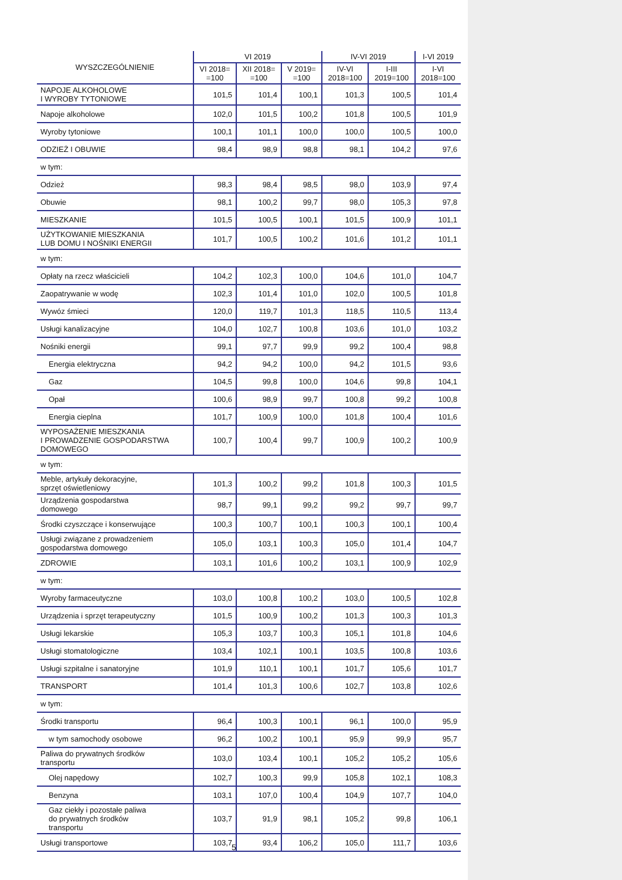| WYSZCZEGÓLNIENIE | VI 2019 | | | IV-VI 2019 | | I-VI 2019 |
| --- | --- | --- | --- | --- | --- | --- |
| | VI 2018= =100 | XII 2018= =100 | V 2019= =100 | IV-VI 2018=100 | I-III 2019=100 | I-VI 2018=100 |
| NAPOJE ALKOHOLOWE I WYROBY TYTONIOWE | 101,5 | 101,4 | 100,1 | 101,3 | 100,5 | 101,4 |
| Napoje alkoholowe | 102,0 | 101,5 | 100,2 | 101,8 | 100,5 | 101,9 |
| Wyroby tytoniowe | 100,1 | 101,1 | 100,0 | 100,0 | 100,5 | 100,0 |
| ODZIEŻ I OBUWIE | 98,4 | 98,9 | 98,8 | 98,1 | 104,2 | 97,6 |
| w tym: | | | | | | |
| Odzież | 98,3 | 98,4 | 98,5 | 98,0 | 103,9 | 97,4 |
| Obuwie | 98,1 | 100,2 | 99,7 | 98,0 | 105,3 | 97,8 |
| MIESZKANIE | 101,5 | 100,5 | 100,1 | 101,5 | 100,9 | 101,1 |
| UŻYTKOWANIE MIESZKANIA LUB DOMU I NOŚNIKI ENERGII | 101,7 | 100,5 | 100,2 | 101,6 | 101,2 | 101,1 |
| w tym: | | | | | | |
| Opłaty na rzecz właścicieli | 104,2 | 102,3 | 100,0 | 104,6 | 101,0 | 104,7 |
| Zaopatrywanie w wodę | 102,3 | 101,4 | 101,0 | 102,0 | 100,5 | 101,8 |
| Wywóz śmieci | 120,0 | 119,7 | 101,3 | 118,5 | 110,5 | 113,4 |
| Usługi kanalizacyjne | 104,0 | 102,7 | 100,8 | 103,6 | 101,0 | 103,2 |
| Nośniki energii | 99,1 | 97,7 | 99,9 | 99,2 | 100,4 | 98,8 |
| Energia elektryczna | 94,2 | 94,2 | 100,0 | 94,2 | 101,5 | 93,6 |
| Gaz | 104,5 | 99,8 | 100,0 | 104,6 | 99,8 | 104,1 |
| Opał | 100,6 | 98,9 | 99,7 | 100,8 | 99,2 | 100,8 |
| Energia cieplna | 101,7 | 100,9 | 100,0 | 101,8 | 100,4 | 101,6 |
| WYPOSAŻENIE MIESZKANIA I PROWADZENIE GOSPODARSTWA DOMOWEGO | 100,7 | 100,4 | 99,7 | 100,9 | 100,2 | 100,9 |
| w tym: | | | | | | |
| Meble, artykuły dekoracyjne, sprzęt oświetleniowy | 101,3 | 100,2 | 99,2 | 101,8 | 100,3 | 101,5 |
| Urządzenia gospodarstwa domowego | 98,7 | 99,1 | 99,2 | 99,2 | 99,7 | 99,7 |
| Środki czyszczące i konserwujące | 100,3 | 100,7 | 100,1 | 100,3 | 100,1 | 100,4 |
| Usługi związane z prowadzeniem gospodarstwa domowego | 105,0 | 103,1 | 100,3 | 105,0 | 101,4 | 104,7 |
| ZDROWIE | 103,1 | 101,6 | 100,2 | 103,1 | 100,9 | 102,9 |
| w tym: | | | | | | |
| Wyroby farmaceutyczne | 103,0 | 100,8 | 100,2 | 103,0 | 100,5 | 102,8 |
| Urządzenia i sprzęt terapeutyczny | 101,5 | 100,9 | 100,2 | 101,3 | 100,3 | 101,3 |
| Usługi lekarskie | 105,3 | 103,7 | 100,3 | 105,1 | 101,8 | 104,6 |
| Usługi stomatologiczne | 103,4 | 102,1 | 100,1 | 103,5 | 100,8 | 103,6 |
| Usługi szpitalne i sanatoryjne | 101,9 | 110,1 | 100,1 | 101,7 | 105,6 | 101,7 |
| TRANSPORT | 101,4 | 101,3 | 100,6 | 102,7 | 103,8 | 102,6 |
| w tym: | | | | | | |
| Środki transportu | 96,4 | 100,3 | 100,1 | 96,1 | 100,0 | 95,9 |
| w tym samochody osobowe | 96,2 | 100,2 | 100,1 | 95,9 | 99,9 | 95,7 |
| Paliwa do prywatnych środków transportu | 103,0 | 103,4 | 100,1 | 105,2 | 105,2 | 105,6 |
| Olej napędowy | 102,7 | 100,3 | 99,9 | 105,8 | 102,1 | 108,3 |
| Benzyna | 103,1 | 107,0 | 100,4 | 104,9 | 107,7 | 104,0 |
| Gaz ciekły i pozostałe paliwa do prywatnych środków transportu | 103,7 | 91,9 | 98,1 | 105,2 | 99,8 | 106,1 |
| Usługi transportowe | 103,7 | 93,4 | 106,2 | 105,0 | 111,7 | 103,6 |
5